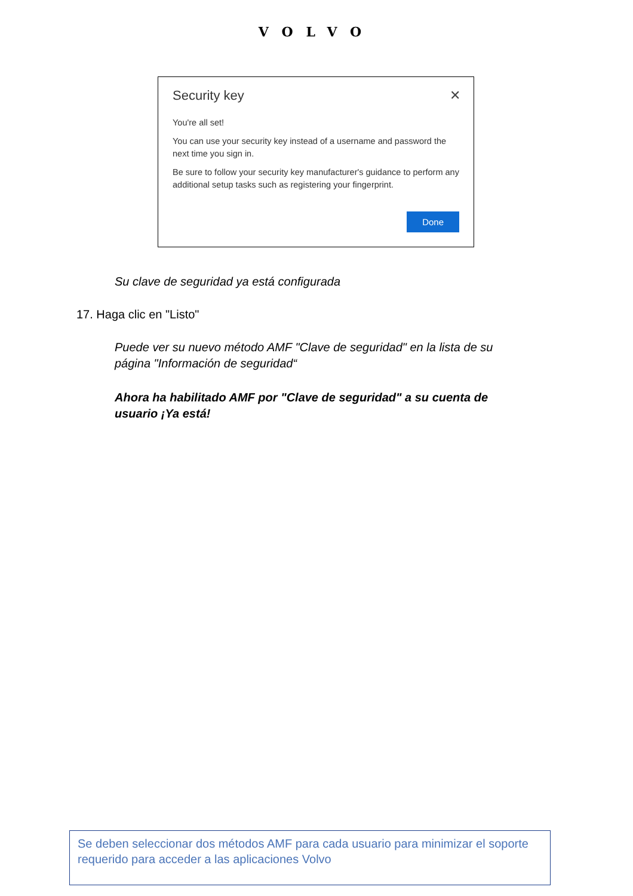VOLVO
✕
Security key
You're all set!
You can use your security key instead of a username and password the next time you sign in.
Be sure to follow your security key manufacturer's guidance to perform any additional setup tasks such as registering your fingerprint.
Done
Su clave de seguridad ya está configurada
17. Haga clic en "Listo"
Puede ver su nuevo método AMF "Clave de seguridad" en la lista de su página "Información de seguridad“
Ahora ha habilitado AMF por "Clave de seguridad" a su cuenta de usuario ¡Ya está!
Se deben seleccionar dos métodos AMF para cada usuario para minimizar el soporte requerido para acceder a las aplicaciones Volvo